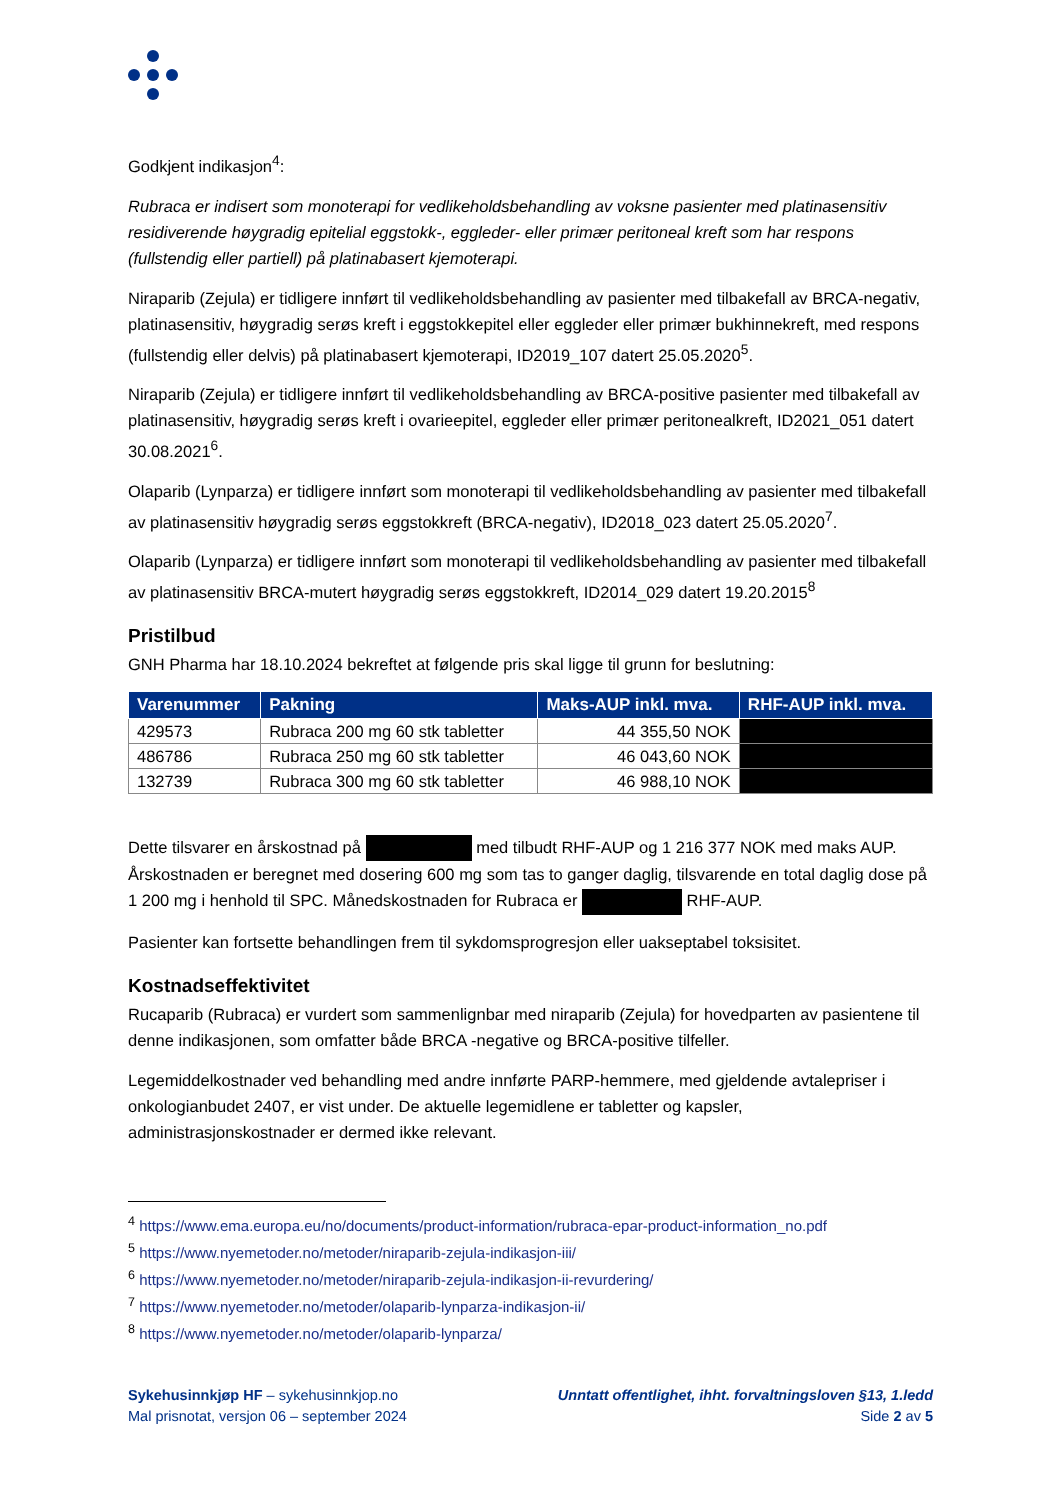Godkjent indikasjon<sup>4</sup>:
Rubraca er indisert som monoterapi for vedlikeholdsbehandling av voksne pasienter med platinasensitiv residiverende høygradig epitelial eggstokk-, eggleder- eller primær peritoneal kreft som har respons (fullstendig eller partiell) på platinabasert kjemoterapi.
Niraparib (Zejula) er tidligere innført til vedlikeholdsbehandling av pasienter med tilbakefall av BRCA-negativ, platinasensitiv, høygradig serøs kreft i eggstokkepitel eller eggleder eller primær bukhinnekreft, med respons (fullstendig eller delvis) på platinabasert kjemoterapi, ID2019_107 datert 25.05.2020<sup>5</sup>.
Niraparib (Zejula) er tidligere innført til vedlikeholdsbehandling av BRCA-positive pasienter med tilbakefall av platinasensitiv, høygradig serøs kreft i ovarieepitel, eggleder eller primær peritonealkreft, ID2021_051 datert 30.08.2021<sup>6</sup>.
Olaparib (Lynparza) er tidligere innført som monoterapi til vedlikeholdsbehandling av pasienter med tilbakefall av platinasensitiv høygradig serøs eggstokkreft (BRCA-negativ), ID2018_023 datert 25.05.2020<sup>7</sup>.
Olaparib (Lynparza) er tidligere innført som monoterapi til vedlikeholdsbehandling av pasienter med tilbakefall av platinasensitiv BRCA-mutert høygradig serøs eggstokkreft, ID2014_029 datert 19.20.2015<sup>8</sup>
Pristilbud
GNH Pharma har 18.10.2024 bekreftet at følgende pris skal ligge til grunn for beslutning:
| Varenummer | Pakning | Maks-AUP inkl. mva. | RHF-AUP inkl. mva. |
| --- | --- | --- | --- |
| 429573 | Rubraca 200 mg 60 stk tabletter | 44 355,50 NOK | |
| 486786 | Rubraca 250 mg 60 stk tabletter | 46 043,60 NOK | |
| 132739 | Rubraca 300 mg 60 stk tabletter | 46 988,10 NOK | |
Dette tilsvarer en årskostnad på med tilbudt RHF-AUP og 1 216 377 NOK med maks AUP. Årskostnaden er beregnet med dosering 600 mg som tas to ganger daglig, tilsvarende en total daglig dose på 1 200 mg i henhold til SPC. Månedskostnaden for Rubraca er RHF-AUP.
Pasienter kan fortsette behandlingen frem til sykdomsprogresjon eller uakseptabel toksisitet.
Kostnadseffektivitet
Rucaparib (Rubraca) er vurdert som sammenlignbar med niraparib (Zejula) for hovedparten av pasientene til denne indikasjonen, som omfatter både BRCA -negative og BRCA-positive tilfeller.
Legemiddelkostnader ved behandling med andre innførte PARP-hemmere, med gjeldende avtalepriser i onkologianbudet 2407, er vist under. De aktuelle legemidlene er tabletter og kapsler, administrasjonskostnader er dermed ikke relevant.
<sup>4</sup> https://www.ema.europa.eu/no/documents/product-information/rubraca-epar-product-information_no.pdf
<sup>5</sup> https://www.nyemetoder.no/metoder/niraparib-zejula-indikasjon-iii/
<sup>6</sup> https://www.nyemetoder.no/metoder/niraparib-zejula-indikasjon-ii-revurdering/
<sup>7</sup> https://www.nyemetoder.no/metoder/olaparib-lynparza-indikasjon-ii/
<sup>8</sup> https://www.nyemetoder.no/metoder/olaparib-lynparza/
Sykehusinnkjøp HF – sykehusinnkjop.no
Mal prisnotat, versjon 06 – september 2024
Unntatt offentlighet, ihht. forvaltningsloven §13, 1.ledd
Side 2 av 5